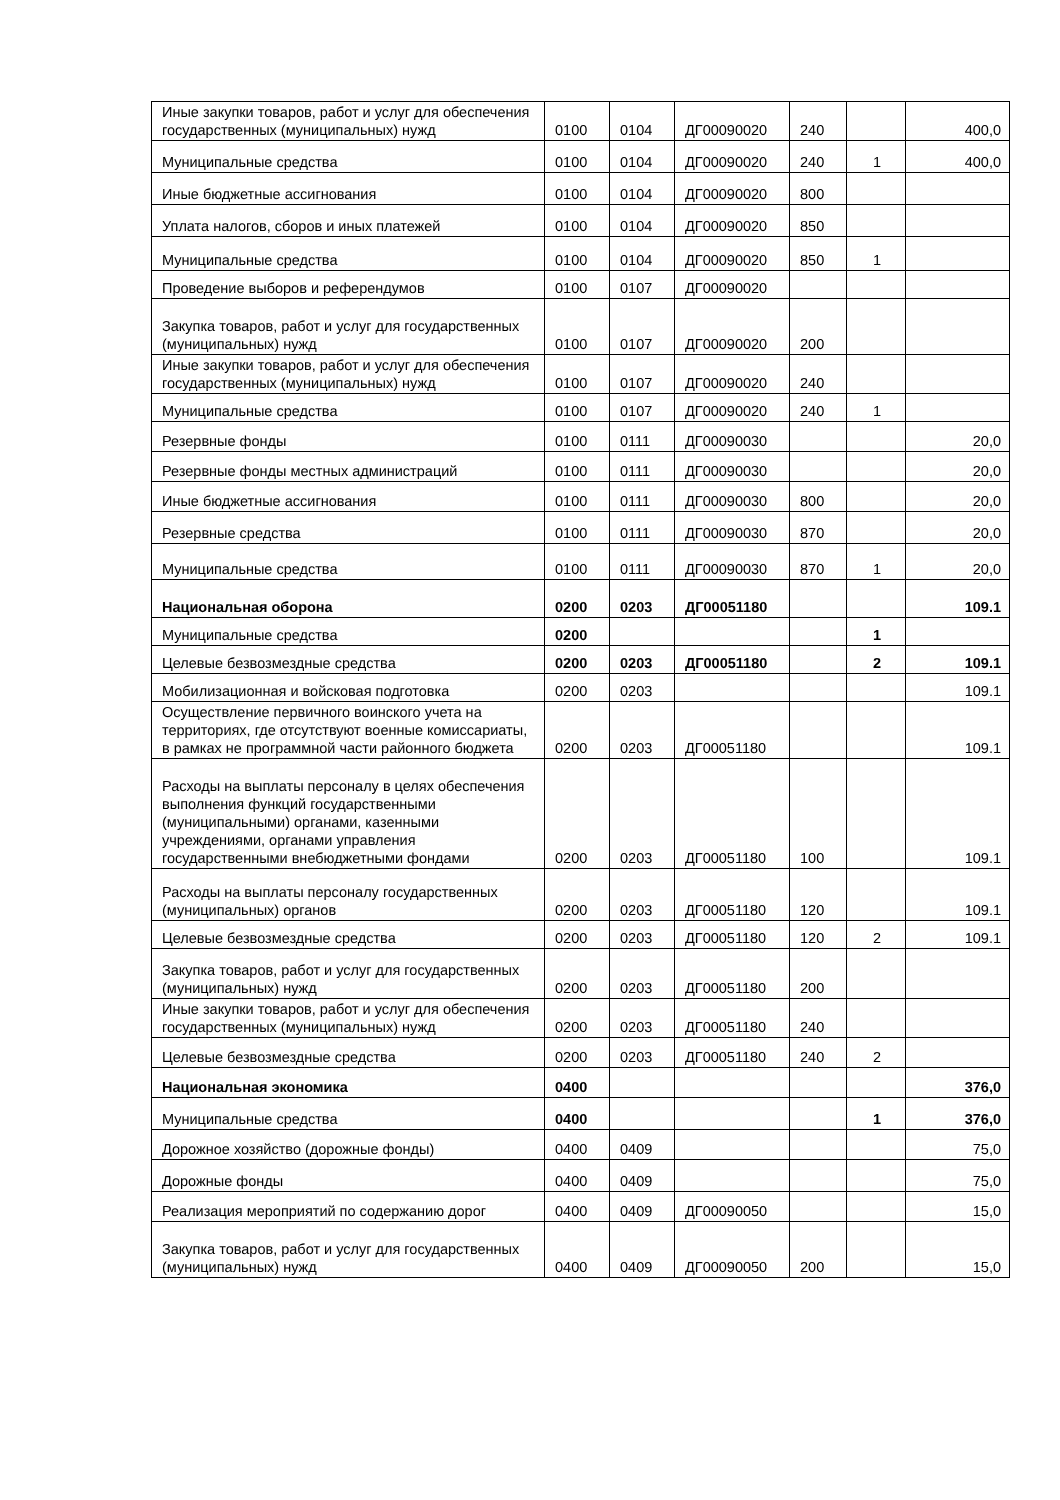| Иные закупки товаров, работ и услуг для обеспечения государственных (муниципальных) нужд | 0100 | 0104 | ДГ00090020 | 240 | | 400,0 |
| Муниципальные средства | 0100 | 0104 | ДГ00090020 | 240 | 1 | 400,0 |
| Иные бюджетные ассигнования | 0100 | 0104 | ДГ00090020 | 800 | | |
| Уплата налогов, сборов и иных платежей | 0100 | 0104 | ДГ00090020 | 850 | | |
| Муниципальные средства | 0100 | 0104 | ДГ00090020 | 850 | 1 | |
| Проведение выборов и референдумов | 0100 | 0107 | ДГ00090020 | | | |
| Закупка товаров, работ и услуг для государственных (муниципальных) нужд | 0100 | 0107 | ДГ00090020 | 200 | | |
| Иные закупки товаров, работ и услуг для обеспечения государственных (муниципальных) нужд | 0100 | 0107 | ДГ00090020 | 240 | | |
| Муниципальные средства | 0100 | 0107 | ДГ00090020 | 240 | 1 | |
| Резервные фонды | 0100 | 0111 | ДГ00090030 | | | 20,0 |
| Резервные фонды местных администраций | 0100 | 0111 | ДГ00090030 | | | 20,0 |
| Иные бюджетные ассигнования | 0100 | 0111 | ДГ00090030 | 800 | | 20,0 |
| Резервные средства | 0100 | 0111 | ДГ00090030 | 870 | | 20,0 |
| Муниципальные средства | 0100 | 0111 | ДГ00090030 | 870 | 1 | 20,0 |
| Национальная оборона | 0200 | 0203 | ДГ00051180 | | | 109.1 |
| Муниципальные средства | 0200 | | | | 1 | |
| Целевые безвозмездные средства | 0200 | 0203 | ДГ00051180 | | 2 | 109.1 |
| Мобилизационная и войсковая подготовка | 0200 | 0203 | | | | 109.1 |
| Осуществление первичного воинского учета на территориях, где отсутствуют военные комиссариаты, в рамках не программной части районного бюджета | 0200 | 0203 | ДГ00051180 | | | 109.1 |
| Расходы на выплаты персоналу в целях обеспечения выполнения функций государственными (муниципальными) органами, казенными учреждениями, органами управления государственными внебюджетными фондами | 0200 | 0203 | ДГ00051180 | 100 | | 109.1 |
| Расходы на выплаты персоналу государственных (муниципальных) органов | 0200 | 0203 | ДГ00051180 | 120 | | 109.1 |
| Целевые безвозмездные средства | 0200 | 0203 | ДГ00051180 | 120 | 2 | 109.1 |
| Закупка товаров, работ и услуг для государственных (муниципальных) нужд | 0200 | 0203 | ДГ00051180 | 200 | | |
| Иные закупки товаров, работ и услуг для обеспечения государственных (муниципальных) нужд | 0200 | 0203 | ДГ00051180 | 240 | | |
| Целевые безвозмездные средства | 0200 | 0203 | ДГ00051180 | 240 | 2 | |
| Национальная экономика | 0400 | | | | | 376,0 |
| Муниципальные средства | 0400 | | | | 1 | 376,0 |
| Дорожное хозяйство (дорожные фонды) | 0400 | 0409 | | | | 75,0 |
| Дорожные фонды | 0400 | 0409 | | | | 75,0 |
| Реализация мероприятий по содержанию дорог | 0400 | 0409 | ДГ00090050 | | | 15,0 |
| Закупка товаров, работ и услуг для государственных (муниципальных) нужд | 0400 | 0409 | ДГ00090050 | 200 | | 15,0 |